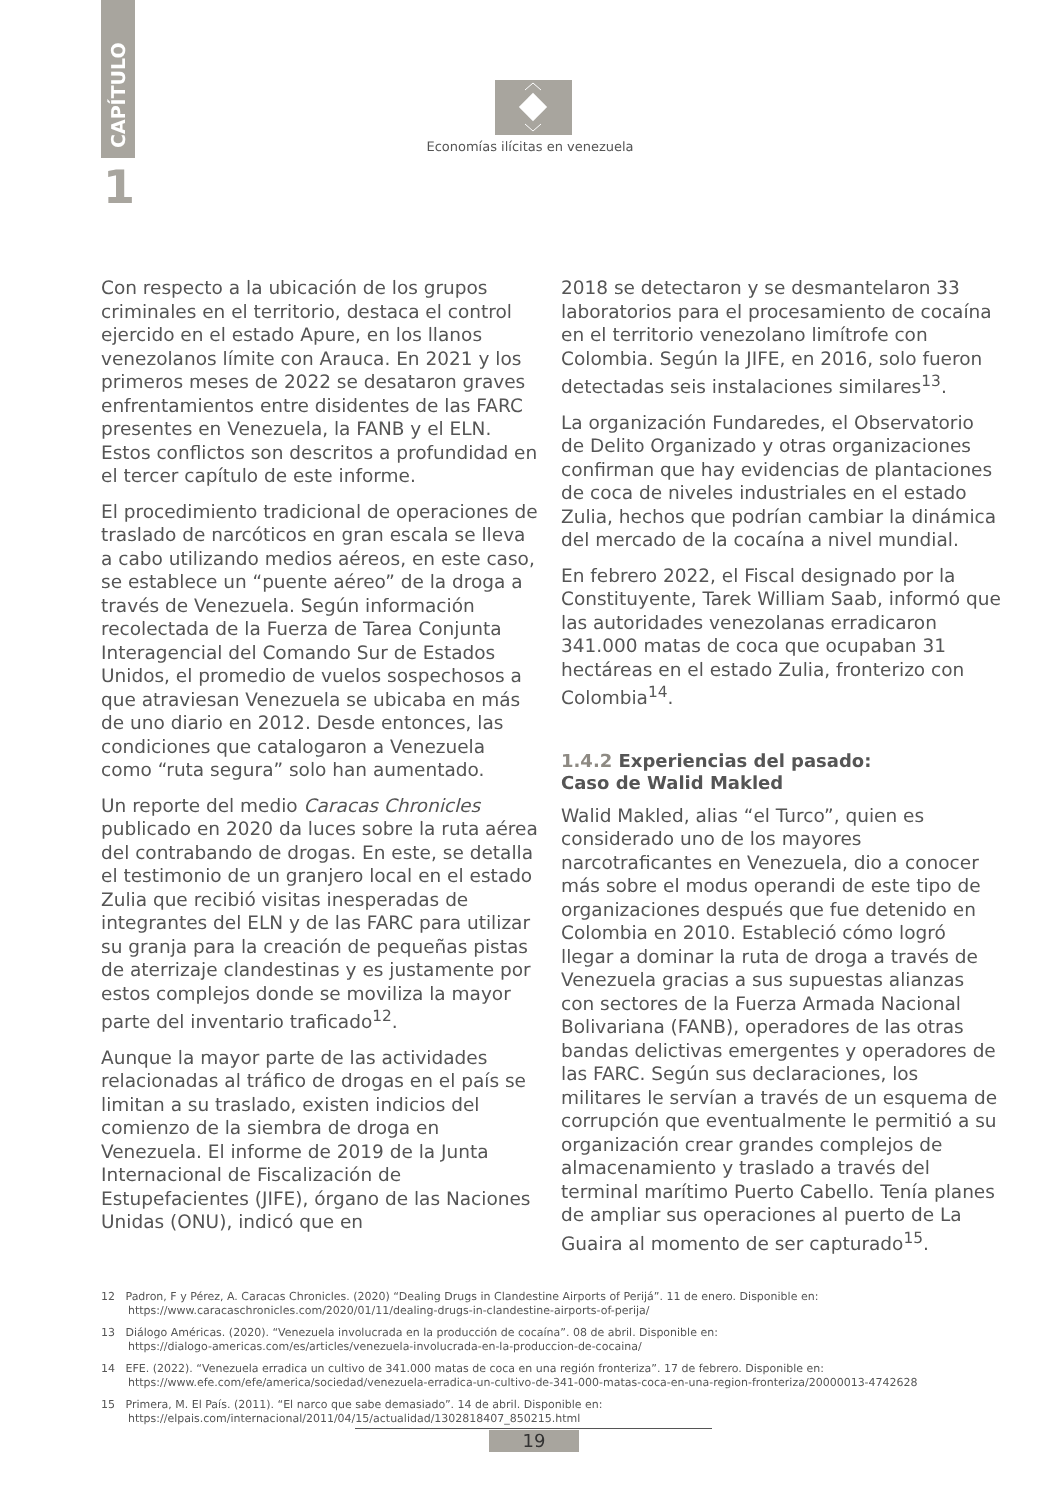CAPÍTULO
1
Economías ilícitas en venezuela
Con respecto a la ubicación de los grupos criminales en el territorio, destaca el control ejercido en el estado Apure, en los llanos venezolanos límite con Arauca. En 2021 y los primeros meses de 2022 se desataron graves enfrentamientos entre disidentes de las FARC presentes en Venezuela, la FANB y el ELN. Estos conflictos son descritos a profundidad en el tercer capítulo de este informe.
El procedimiento tradicional de operaciones de traslado de narcóticos en gran escala se lleva a cabo utilizando medios aéreos, en este caso, se establece un “puente aéreo” de la droga a través de Venezuela. Según información recolectada de la Fuerza de Tarea Conjunta Interagencial del Comando Sur de Estados Unidos, el promedio de vuelos sospechosos a que atraviesan Venezuela se ubicaba en más de uno diario en 2012. Desde entonces, las condiciones que catalogaron a Venezuela como “ruta segura” solo han aumentado.
Un reporte del medio Caracas Chronicles publicado en 2020 da luces sobre la ruta aérea del contrabando de drogas. En este, se detalla el testimonio de un granjero local en el estado Zulia que recibió visitas inesperadas de integrantes del ELN y de las FARC para utilizar su granja para la creación de pequeñas pistas de aterrizaje clandestinas y es justamente por estos complejos donde se moviliza la mayor parte del inventario traficado<sup>12</sup>.
Aunque la mayor parte de las actividades relacionadas al tráfico de drogas en el país se limitan a su traslado, existen indicios del comienzo de la siembra de droga en Venezuela. El informe de 2019 de la Junta Internacional de Fiscalización de Estupefacientes (JIFE), órgano de las Naciones Unidas (ONU), indicó que en
2018 se detectaron y se desmantelaron 33 laboratorios para el procesamiento de cocaína en el territorio venezolano limítrofe con Colombia. Según la JIFE, en 2016, solo fueron detectadas seis instalaciones similares<sup>13</sup>.
La organización Fundaredes, el Observatorio de Delito Organizado y otras organizaciones confirman que hay evidencias de plantaciones de coca de niveles industriales en el estado Zulia, hechos que podrían cambiar la dinámica del mercado de la cocaína a nivel mundial.
En febrero 2022, el Fiscal designado por la Constituyente, Tarek William Saab, informó que las autoridades venezolanas erradicaron 341.000 matas de coca que ocupaban 31 hectáreas en el estado Zulia, fronterizo con Colombia<sup>14</sup>.
1.4.2 Experiencias del pasado:
Caso de Walid Makled
Walid Makled, alias “el Turco”, quien es considerado uno de los mayores narcotraficantes en Venezuela, dio a conocer más sobre el modus operandi de este tipo de organizaciones después que fue detenido en Colombia en 2010. Estableció cómo logró llegar a dominar la ruta de droga a través de Venezuela gracias a sus supuestas alianzas con sectores de la Fuerza Armada Nacional Bolivariana (FANB), operadores de las otras bandas delictivas emergentes y operadores de las FARC. Según sus declaraciones, los militares le servían a través de un esquema de corrupción que eventualmente le permitió a su organización crear grandes complejos de almacenamiento y traslado a través del terminal marítimo Puerto Cabello. Tenía planes de ampliar sus operaciones al puerto de La Guaira al momento de ser capturado<sup>15</sup>.
12 Padron, F y Pérez, A. Caracas Chronicles. (2020) “Dealing Drugs in Clandestine Airports of Perijá”. 11 de enero. Disponible en:
https://www.caracaschronicles.com/2020/01/11/dealing-drugs-in-clandestine-airports-of-perija/
13 Diálogo Américas. (2020). “Venezuela involucrada en la producción de cocaína”. 08 de abril. Disponible en:
https://dialogo-americas.com/es/articles/venezuela-involucrada-en-la-produccion-de-cocaina/
14 EFE. (2022). “Venezuela erradica un cultivo de 341.000 matas de coca en una región fronteriza”. 17 de febrero. Disponible en:
https://www.efe.com/efe/america/sociedad/venezuela-erradica-un-cultivo-de-341-000-matas-coca-en-una-region-fronteriza/20000013-4742628
15 Primera, M. El País. (2011). “El narco que sabe demasiado”. 14 de abril. Disponible en:
https://elpais.com/internacional/2011/04/15/actualidad/1302818407_850215.html
19